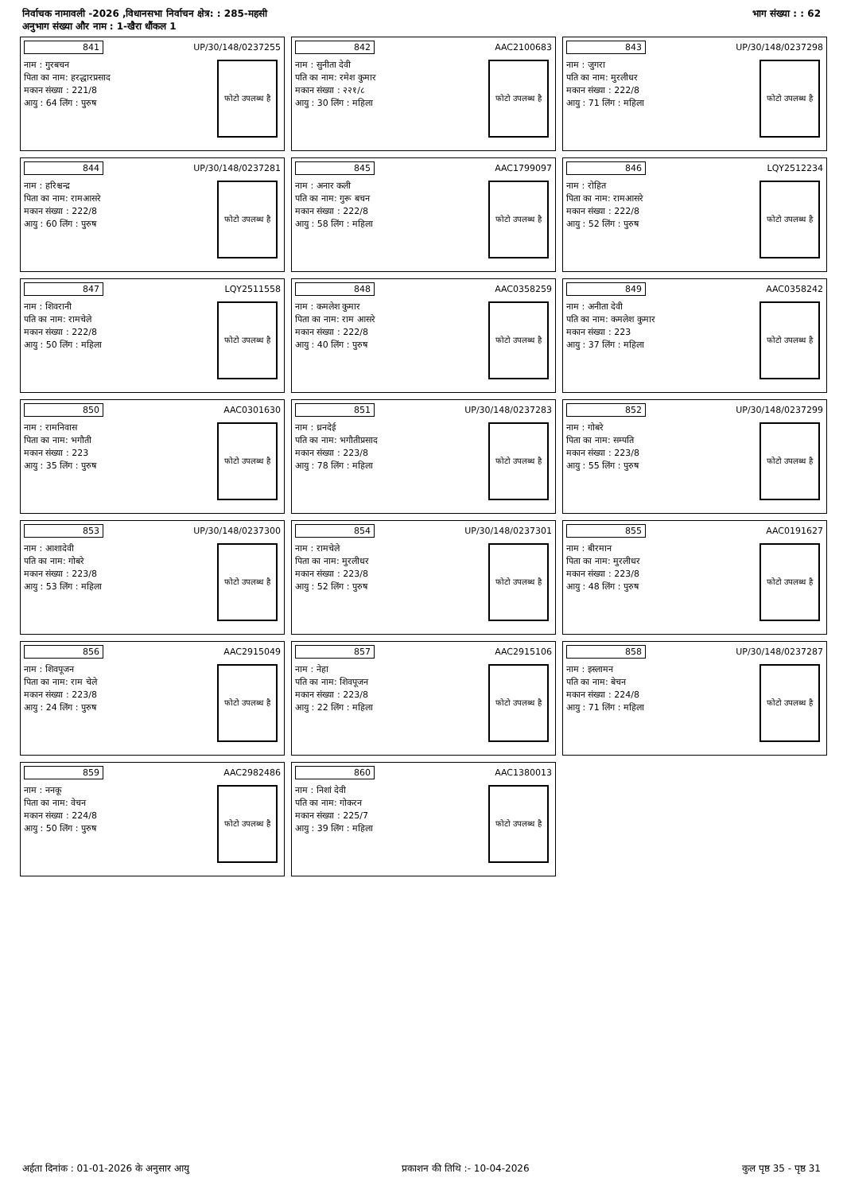निर्वाचक नामावली -2026 ,विधानसभा निर्वाचन क्षेत्र: : 285-महसी भाग संख्या : : 62
अनुभाग संख्या और नाम : 1-खैरा धौंकल 1
841 UP/30/148/0237255
नाम : गुरबचन
पिता का नाम: हरद्धारप्रसाद
मकान संख्या : 221/8
आयु : 64 लिंग : पुरुष
फोटो उपलब्ध है
842 AAC2100683
नाम : सुनीता देवी
पति का नाम: रमेश कुमार
मकान संख्या : २२१/८
आयु : 30 लिंग : महिला
फोटो उपलब्ध है
843 UP/30/148/0237298
नाम : जुगरा
पति का नाम: मुरलीधर
मकान संख्या : 222/8
आयु : 71 लिंग : महिला
फोटो उपलब्ध है
844 UP/30/148/0237281
नाम : हरिश्चन्द्र
पिता का नाम: रामआसरे
मकान संख्या : 222/8
आयु : 60 लिंग : पुरुष
फोटो उपलब्ध है
845 AAC1799097
नाम : अनार कली
पति का नाम: गुरू बचन
मकान संख्या : 222/8
आयु : 58 लिंग : महिला
फोटो उपलब्ध है
846 LQY2512234
नाम : रोहित
पिता का नाम: रामआसरे
मकान संख्या : 222/8
आयु : 52 लिंग : पुरुष
फोटो उपलब्ध है
847 LQY2511558
नाम : शिवरानी
पति का नाम: रामचेले
मकान संख्या : 222/8
आयु : 50 लिंग : महिला
फोटो उपलब्ध है
848 AAC0358259
नाम : कमलेश कुमार
पिता का नाम: राम आसरे
मकान संख्या : 222/8
आयु : 40 लिंग : पुरुष
फोटो उपलब्ध है
849 AAC0358242
नाम : अनीता देवी
पति का नाम: कमलेश कुमार
मकान संख्या : 223
आयु : 37 लिंग : महिला
फोटो उपलब्ध है
850 AAC0301630
नाम : रामनिवास
पिता का नाम: भगौती
मकान संख्या : 223
आयु : 35 लिंग : पुरुष
फोटो उपलब्ध है
851 UP/30/148/0237283
नाम : ध्रनदेई
पति का नाम: भगौतीप्रसाद
मकान संख्या : 223/8
आयु : 78 लिंग : महिला
फोटो उपलब्ध है
852 UP/30/148/0237299
नाम : गोबरे
पिता का नाम: सम्पति
मकान संख्या : 223/8
आयु : 55 लिंग : पुरुष
फोटो उपलब्ध है
853 UP/30/148/0237300
नाम : आशादेवी
पति का नाम: गोबरे
मकान संख्या : 223/8
आयु : 53 लिंग : महिला
फोटो उपलब्ध है
854 UP/30/148/0237301
नाम : रामचेले
पिता का नाम: मुरलीधर
मकान संख्या : 223/8
आयु : 52 लिंग : पुरुष
फोटो उपलब्ध है
855 AAC0191627
नाम : बीरमान
पिता का नाम: मुरलीधर
मकान संख्या : 223/8
आयु : 48 लिंग : पुरुष
फोटो उपलब्ध है
856 AAC2915049
नाम : शिवपूजन
पिता का नाम: राम चेले
मकान संख्या : 223/8
आयु : 24 लिंग : पुरुष
फोटो उपलब्ध है
857 AAC2915106
नाम : नेहा
पति का नाम: शिवपूजन
मकान संख्या : 223/8
आयु : 22 लिंग : महिला
फोटो उपलब्ध है
858 UP/30/148/0237287
नाम : इस्लामन
पति का नाम: बेचन
मकान संख्या : 224/8
आयु : 71 लिंग : महिला
फोटो उपलब्ध है
859 AAC2982486
नाम : ननकू
पिता का नाम: वेचन
मकान संख्या : 224/8
आयु : 50 लिंग : पुरुष
फोटो उपलब्ध है
860 AAC1380013
नाम : निशां देवी
पति का नाम: गोकरन
मकान संख्या : 225/7
आयु : 39 लिंग : महिला
फोटो उपलब्ध है
अर्हता दिनांक : 01-01-2026 के अनुसार आयु प्रकाशन की तिथि :- 10-04-2026 कुल पृष्ठ 35 - पृष्ठ 31